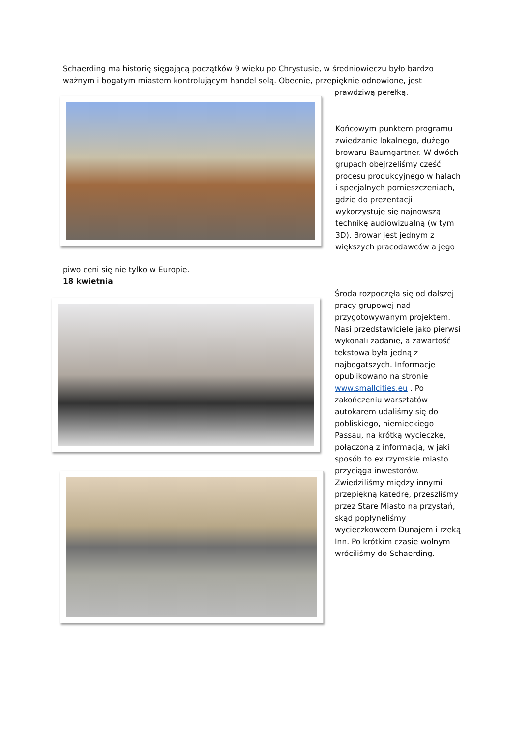Schaerding ma historię sięgającą początków 9 wieku po Chrystusie, w średniowieczu było bardzo ważnym i bogatym miastem kontrolującym handel solą. Obecnie, przepięknie odnowione, jest
prawdziwą perełką.
Końcowym punktem programu zwiedzanie lokalnego, dużego browaru Baumgartner. W dwóch grupach obejrzeliśmy część procesu produkcyjnego w halach i specjalnych pomieszczeniach, gdzie do prezentacji wykorzystuje się najnowszą technikę audiowizualną (w tym 3D). Browar jest jednym z większych pracodawców a jego
piwo ceni się nie tylko w Europie.
18 kwietnia
Środa rozpoczęła się od dalszej pracy grupowej nad przygotowywanym projektem. Nasi przedstawiciele jako pierwsi wykonali zadanie, a zawartość tekstowa była jedną z najbogatszych. Informacje opublikowano na stronie www.smallcities.eu . Po zakończeniu warsztatów autokarem udaliśmy się do pobliskiego, niemieckiego Passau, na krótką wycieczkę, połączoną z informacją, w jaki sposób to ex rzymskie miasto przyciąga inwestorów. Zwiedziliśmy między innymi przepiękną katedrę, przeszliśmy przez Stare Miasto na przystań, skąd popłynęliśmy wycieczkowcem Dunajem i rzeką Inn. Po krótkim czasie wolnym wróciliśmy do Schaerding.